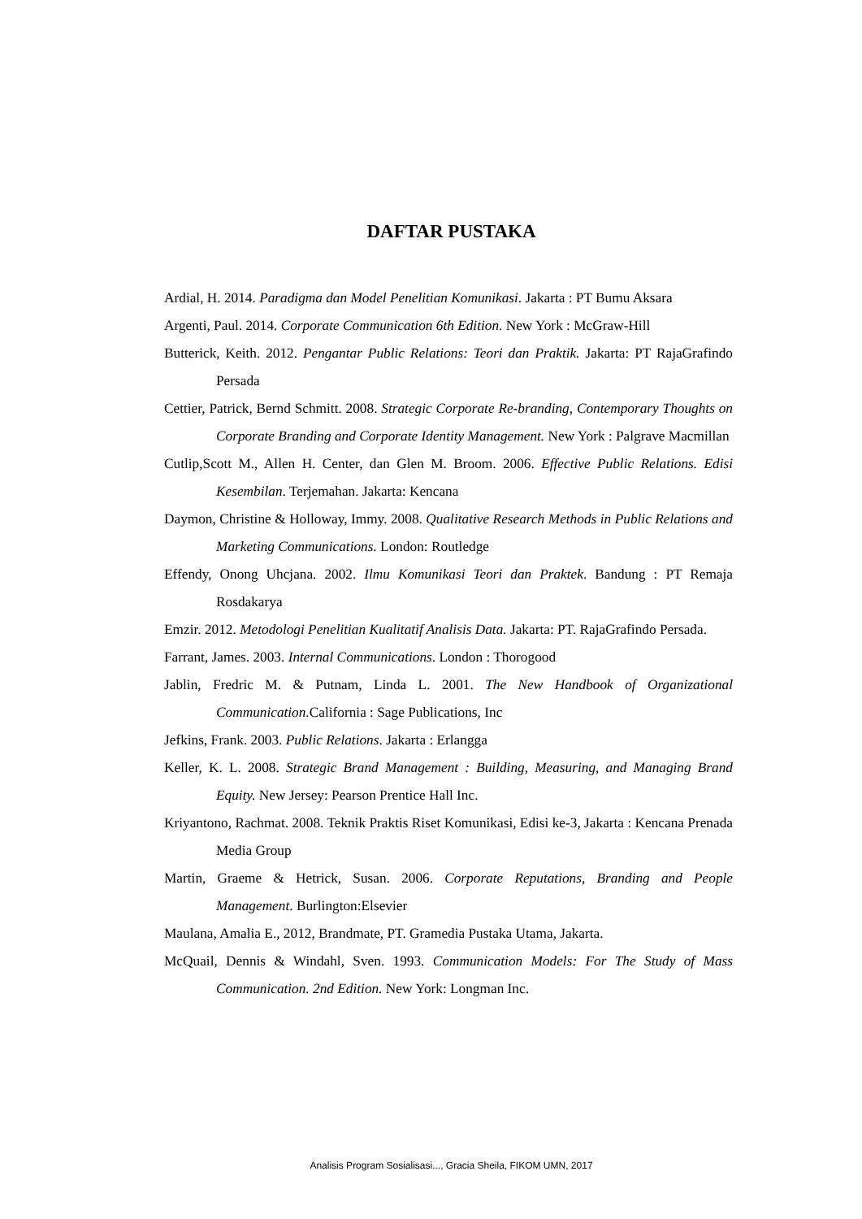DAFTAR PUSTAKA
Ardial, H. 2014. Paradigma dan Model Penelitian Komunikasi. Jakarta : PT Bumu Aksara
Argenti, Paul. 2014. Corporate Communication 6th Edition. New York : McGraw-Hill
Butterick, Keith. 2012. Pengantar Public Relations: Teori dan Praktik. Jakarta: PT RajaGrafindo Persada
Cettier, Patrick, Bernd Schmitt. 2008. Strategic Corporate Re-branding, Contemporary Thoughts on Corporate Branding and Corporate Identity Management. New York : Palgrave Macmillan
Cutlip,Scott M., Allen H. Center, dan Glen M. Broom. 2006. Effective Public Relations. Edisi Kesembilan. Terjemahan. Jakarta: Kencana
Daymon, Christine & Holloway, Immy. 2008. Qualitative Research Methods in Public Relations and Marketing Communications. London: Routledge
Effendy, Onong Uhcjana. 2002. Ilmu Komunikasi Teori dan Praktek. Bandung : PT Remaja Rosdakarya
Emzir. 2012. Metodologi Penelitian Kualitatif Analisis Data. Jakarta: PT. RajaGrafindo Persada.
Farrant, James. 2003. Internal Communications. London : Thorogood
Jablin, Fredric M. & Putnam, Linda L. 2001. The New Handbook of Organizational Communication. California : Sage Publications, Inc
Jefkins, Frank. 2003. Public Relations. Jakarta : Erlangga
Keller, K. L. 2008. Strategic Brand Management : Building, Measuring, and Managing Brand Equity. New Jersey: Pearson Prentice Hall Inc.
Kriyantono, Rachmat. 2008. Teknik Praktis Riset Komunikasi, Edisi ke-3, Jakarta : Kencana Prenada Media Group
Martin, Graeme & Hetrick, Susan. 2006. Corporate Reputations, Branding and People Management. Burlington:Elsevier
Maulana, Amalia E., 2012, Brandmate, PT. Gramedia Pustaka Utama, Jakarta.
McQuail, Dennis & Windahl, Sven. 1993. Communication Models: For The Study of Mass Communication. 2nd Edition. New York: Longman Inc.
Analisis Program Sosialisasi..., Gracia Sheila, FIKOM UMN, 2017